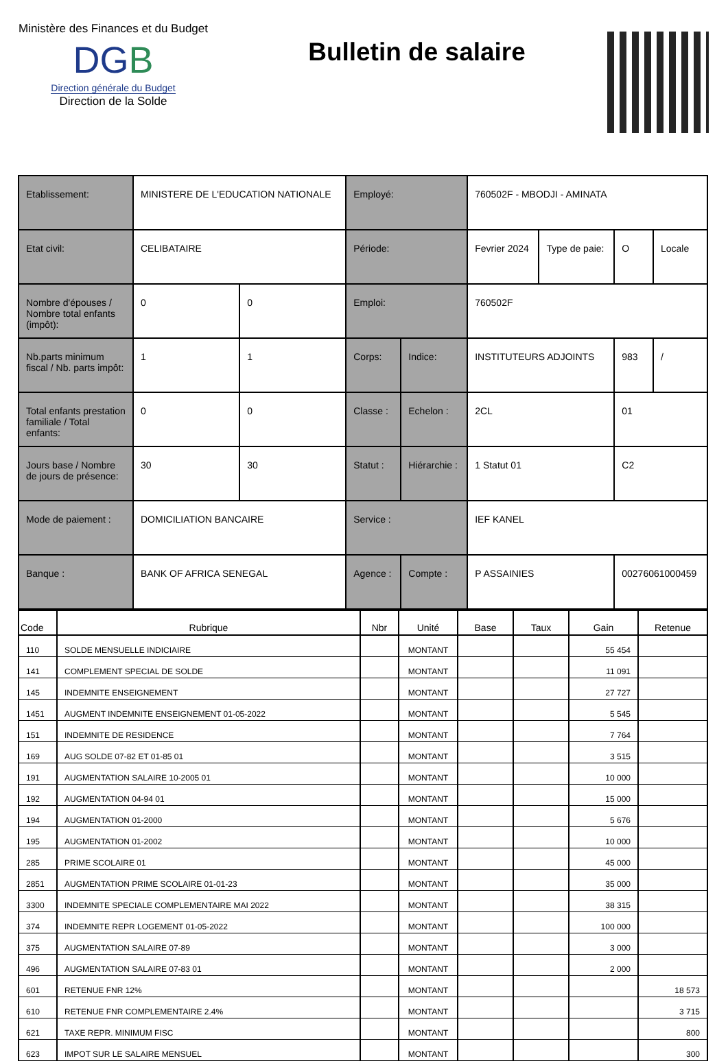Ministère des Finances et du Budget
DGB
Direction générale du Budget
Direction de la Solde
Bulletin de salaire
| Etablissement: | MINISTERE DE L'EDUCATION NATIONALE | | Employé: | | 760502F - MBODJI - AMINATA | | | |
| Etat civil: | CELIBATAIRE | | Période: | | Fevrier 2024 | Type de paie: | O | Locale |
| Nombre d'épouses / Nombre total enfants (impôt): | 0 | 0 | Emploi: | | 760502F | | | |
| Nb.parts minimum fiscal / Nb. parts impôt: | 1 | 1 | Corps: | Indice: | INSTITUTEURS ADJOINTS | | 983 | / |
| Total enfants prestation familiale / Total enfants: | 0 | 0 | Classe : | Echelon : | 2CL | | 01 | |
| Jours base / Nombre de jours de présence: | 30 | 30 | Statut : | Hiérarchie : | 1 Statut 01 | | C2 | |
| Mode de paiement : | DOMICILIATION BANCAIRE | | Service : | | IEF KANEL | | | |
| Banque : | BANK OF AFRICA SENEGAL | | Agence : | Compte : | P ASSAINIES | | 00276061000459 | |
| Code | Rubrique | Nbr | Unité | Base | Taux | Gain | Retenue |
| --- | --- | --- | --- | --- | --- | --- | --- |
| 110 | SOLDE MENSUELLE INDICIAIRE | | MONTANT | | | 55 454 | |
| 141 | COMPLEMENT SPECIAL DE SOLDE | | MONTANT | | | 11 091 | |
| 145 | INDEMNITE ENSEIGNEMENT | | MONTANT | | | 27 727 | |
| 1451 | AUGMENT INDEMNITE ENSEIGNEMENT 01-05-2022 | | MONTANT | | | 5 545 | |
| 151 | INDEMNITE DE RESIDENCE | | MONTANT | | | 7 764 | |
| 169 | AUG SOLDE 07-82 ET 01-85 01 | | MONTANT | | | 3 515 | |
| 191 | AUGMENTATION SALAIRE 10-2005 01 | | MONTANT | | | 10 000 | |
| 192 | AUGMENTATION 04-94 01 | | MONTANT | | | 15 000 | |
| 194 | AUGMENTATION 01-2000 | | MONTANT | | | 5 676 | |
| 195 | AUGMENTATION 01-2002 | | MONTANT | | | 10 000 | |
| 285 | PRIME SCOLAIRE 01 | | MONTANT | | | 45 000 | |
| 2851 | AUGMENTATION PRIME SCOLAIRE 01-01-23 | | MONTANT | | | 35 000 | |
| 3300 | INDEMNITE SPECIALE COMPLEMENTAIRE MAI 2022 | | MONTANT | | | 38 315 | |
| 374 | INDEMNITE REPR LOGEMENT 01-05-2022 | | MONTANT | | | 100 000 | |
| 375 | AUGMENTATION SALAIRE 07-89 | | MONTANT | | | 3 000 | |
| 496 | AUGMENTATION SALAIRE 07-83 01 | | MONTANT | | | 2 000 | |
| 601 | RETENUE FNR 12% | | MONTANT | | | | 18 573 |
| 610 | RETENUE FNR COMPLEMENTAIRE 2.4% | | MONTANT | | | | 3 715 |
| 621 | TAXE REPR. MINIMUM FISC | | MONTANT | | | | 800 |
| 623 | IMPOT SUR LE SALAIRE MENSUEL | | MONTANT | | | | 300 |